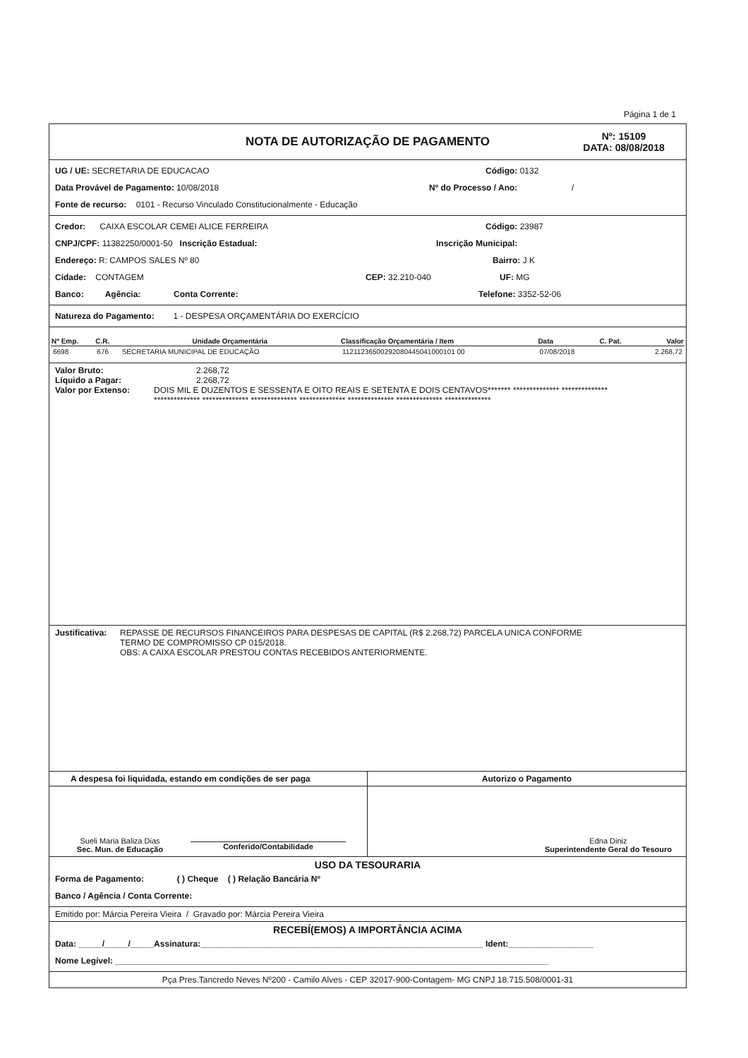Página 1 de 1
NOTA DE AUTORIZAÇÃO DE PAGAMENTO
Nº: 15109
DATA: 08/08/2018
UG / UE: SECRETARIA DE EDUCACAO Código: 0132
Data Provável de Pagamento: 10/08/2018
Nº do Processo / Ano: /
Fonte de recurso: 0101 - Recurso Vinculado Constitucionalmente - Educação
Credor: CAIXA ESCOLAR CEMEI ALICE FERREIRA Código: 23987
CNPJ/CPF: 11382250/0001-50 Inscrição Estadual: Inscrição Municipal:
Endereço: R: CAMPOS SALES Nº 80 Bairro: J K
Cidade: CONTAGEM CEP: 32.210-040 UF: MG
Banco: Agência: Conta Corrente: Telefone: 3352-52-06
Natureza do Pagamento: 1 - DESPESA ORÇAMENTÁRIA DO EXERCÍCIO
| Nº Emp. | C.R. | Unidade Orçamentária | Classificação Orçamentária / Item | Data | C. Pat. | Valor |
| --- | --- | --- | --- | --- | --- | --- |
| 6698 | 676 | SECRETARIA MUNICIPAL DE EDUCAÇÃO | 11211236500292080445041000101 00 | 07/08/2018 | | 2.268,72 |
Valor Bruto: 2.268,72
Líquido a Pagar: 2.268,72
Valor por Extenso: DOIS MIL E DUZENTOS E SESSENTA E OITO REAIS E SETENTA E DOIS CENTAVOS******* ************** **************
************** ************** ************** ************** ************** ************** **************
Justificativa:
REPASSE DE RECURSOS FINANCEIROS PARA DESPESAS DE CAPITAL (R$ 2.268,72) PARCELA UNICA CONFORME
TERMO DE COMPROMISSO CP 015/2018.
OBS: A CAIXA ESCOLAR PRESTOU CONTAS RECEBIDOS ANTERIORMENTE.
A despesa foi liquidada, estando em condições de ser paga
Sueli Maria Baliza Dias
Sec. Mun. de Educação
Conferido/Contabilidade
Autorizo o Pagamento
Edna Diniz
Superintendente Geral do Tesouro
USO DA TESOURARIA
Forma de Pagamento: ( ) Cheque ( ) Relação Bancária Nº
Banco / Agência / Conta Corrente:
Emitido por: Márcia Pereira Vieira / Gravado por: Márcia Pereira Vieira
RECEBÍ(EMOS) A IMPORTÂNCIA ACIMA
Data: _____/_____/_____Assinatura:____________________________________________________________ Ident:__________________
Nome Legível: ____________________________________________________________________________________________
Pça Pres.Tancredo Neves Nº200 - Camilo Alves - CEP 32017-900-Contagem- MG CNPJ 18.715.508/0001-31